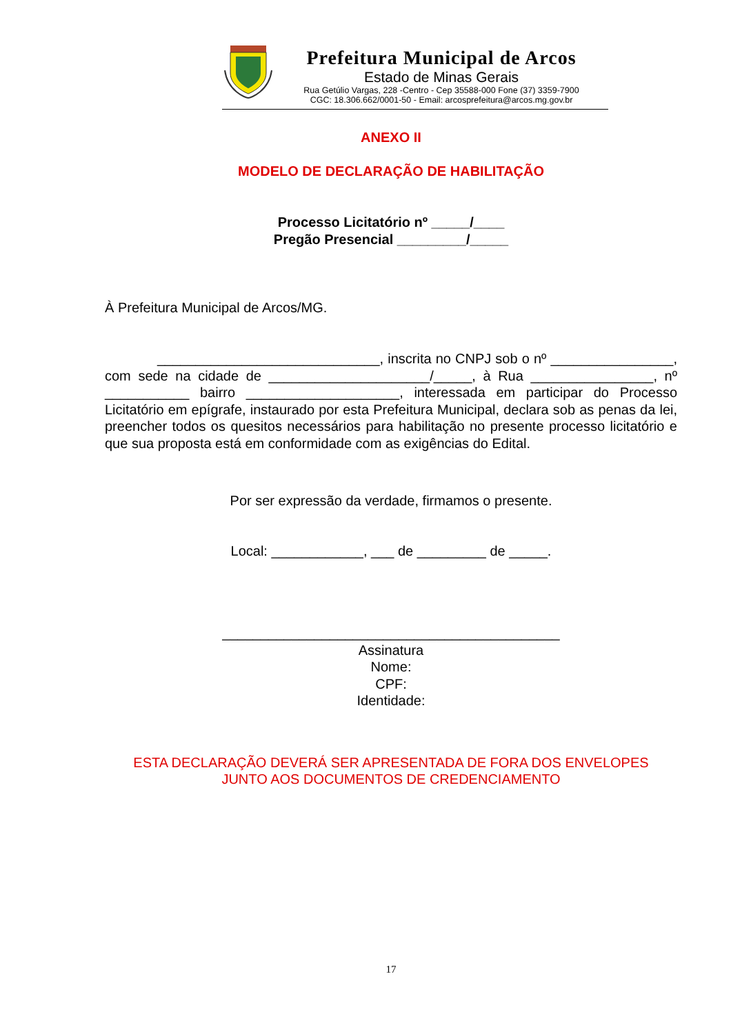Prefeitura Municipal de Arcos
Estado de Minas Gerais
Rua Getúlio Vargas, 228 -Centro - Cep 35588-000 Fone (37) 3359-7900
CGC: 18.306.662/0001-50 - Email: arcosprefeitura@arcos.mg.gov.br
ANEXO II
MODELO DE DECLARAÇÃO DE HABILITAÇÃO
Processo Licitatório nº _____/____
Pregão Presencial _________/_____
À Prefeitura Municipal de Arcos/MG.
_____________________________, inscrita no CNPJ sob o nº ________________, com sede na cidade de _____________________/_____, à Rua ________________, nº ___________ bairro ____________________, interessada em participar do Processo Licitatório em epígrafe, instaurado por esta Prefeitura Municipal, declara sob as penas da lei, preencher todos os quesitos necessários para habilitação no presente processo licitatório e que sua proposta está em conformidade com as exigências do Edital.
Por ser expressão da verdade, firmamos o presente.
Local: ____________, ___ de _________ de _____.
____________________________________________
Assinatura
Nome:
CPF:
Identidade:
ESTA DECLARAÇÃO DEVERÁ SER APRESENTADA DE FORA DOS ENVELOPES
JUNTO AOS DOCUMENTOS DE CREDENCIAMENTO
17